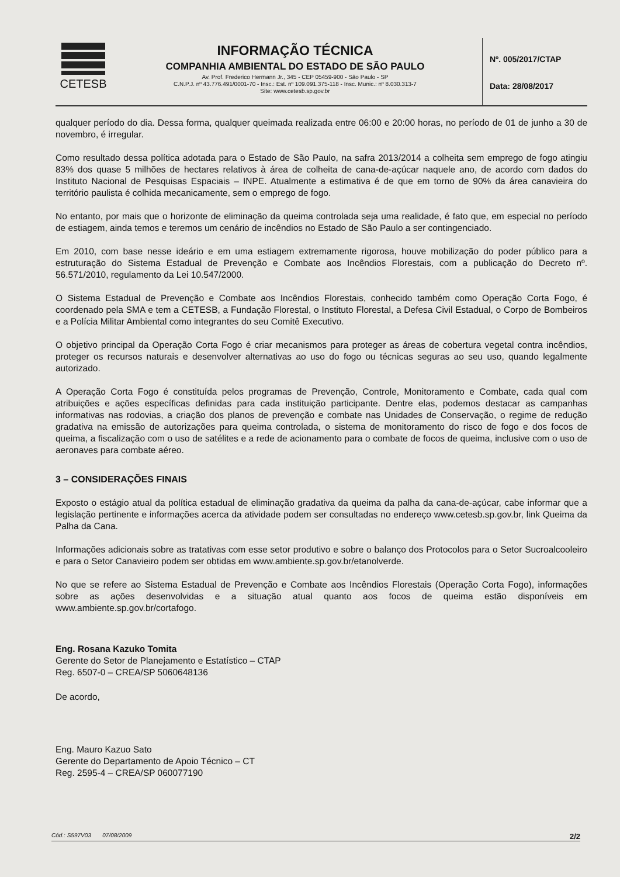CETESB
INFORMAÇÃO TÉCNICA
COMPANHIA AMBIENTAL DO ESTADO DE SÃO PAULO
Av. Prof. Frederico Hermann Jr., 345 - CEP 05459-900 - São Paulo - SP
C.N.P.J. nº 43.776.491/0001-70 - Insc.: Est. nº 109.091.375-118 - Insc. Munic.: nº 8.030.313-7
Site: www.cetesb.sp.gov.br
Nº. 005/2017/CTAP
Data: 28/08/2017
qualquer período do dia. Dessa forma, qualquer queimada realizada entre 06:00 e 20:00 horas, no período de 01 de junho a 30 de novembro, é irregular.
Como resultado dessa política adotada para o Estado de São Paulo, na safra 2013/2014 a colheita sem emprego de fogo atingiu 83% dos quase 5 milhões de hectares relativos à área de colheita de cana-de-açúcar naquele ano, de acordo com dados do Instituto Nacional de Pesquisas Espaciais – INPE. Atualmente a estimativa é de que em torno de 90% da área canavieira do território paulista é colhida mecanicamente, sem o emprego de fogo.
No entanto, por mais que o horizonte de eliminação da queima controlada seja uma realidade, é fato que, em especial no período de estiagem, ainda temos e teremos um cenário de incêndios no Estado de São Paulo a ser contingenciado.
Em 2010, com base nesse ideário e em uma estiagem extremamente rigorosa, houve mobilização do poder público para a estruturação do Sistema Estadual de Prevenção e Combate aos Incêndios Florestais, com a publicação do Decreto nº. 56.571/2010, regulamento da Lei 10.547/2000.
O Sistema Estadual de Prevenção e Combate aos Incêndios Florestais, conhecido também como Operação Corta Fogo, é coordenado pela SMA e tem a CETESB, a Fundação Florestal, o Instituto Florestal, a Defesa Civil Estadual, o Corpo de Bombeiros e a Polícia Militar Ambiental como integrantes do seu Comitê Executivo.
O objetivo principal da Operação Corta Fogo é criar mecanismos para proteger as áreas de cobertura vegetal contra incêndios, proteger os recursos naturais e desenvolver alternativas ao uso do fogo ou técnicas seguras ao seu uso, quando legalmente autorizado.
A Operação Corta Fogo é constituída pelos programas de Prevenção, Controle, Monitoramento e Combate, cada qual com atribuições e ações específicas definidas para cada instituição participante. Dentre elas, podemos destacar as campanhas informativas nas rodovias, a criação dos planos de prevenção e combate nas Unidades de Conservação, o regime de redução gradativa na emissão de autorizações para queima controlada, o sistema de monitoramento do risco de fogo e dos focos de queima, a fiscalização com o uso de satélites e a rede de acionamento para o combate de focos de queima, inclusive com o uso de aeronaves para combate aéreo.
3 – CONSIDERAÇÕES FINAIS
Exposto o estágio atual da política estadual de eliminação gradativa da queima da palha da cana-de-açúcar, cabe informar que a legislação pertinente e informações acerca da atividade podem ser consultadas no endereço www.cetesb.sp.gov.br, link Queima da Palha da Cana.
Informações adicionais sobre as tratativas com esse setor produtivo e sobre o balanço dos Protocolos para o Setor Sucroalcooleiro e para o Setor Canavieiro podem ser obtidas em www.ambiente.sp.gov.br/etanolverde.
No que se refere ao Sistema Estadual de Prevenção e Combate aos Incêndios Florestais (Operação Corta Fogo), informações sobre as ações desenvolvidas e a situação atual quanto aos focos de queima estão disponíveis em www.ambiente.sp.gov.br/cortafogo.
Eng. Rosana Kazuko Tomita
Gerente do Setor de Planejamento e Estatístico – CTAP
Reg. 6507-0 – CREA/SP 5060648136
De acordo,
Eng. Mauro Kazuo Sato
Gerente do Departamento de Apoio Técnico – CT
Reg. 2595-4 – CREA/SP 060077190
Cód.: S597V03 07/08/2009 2/2